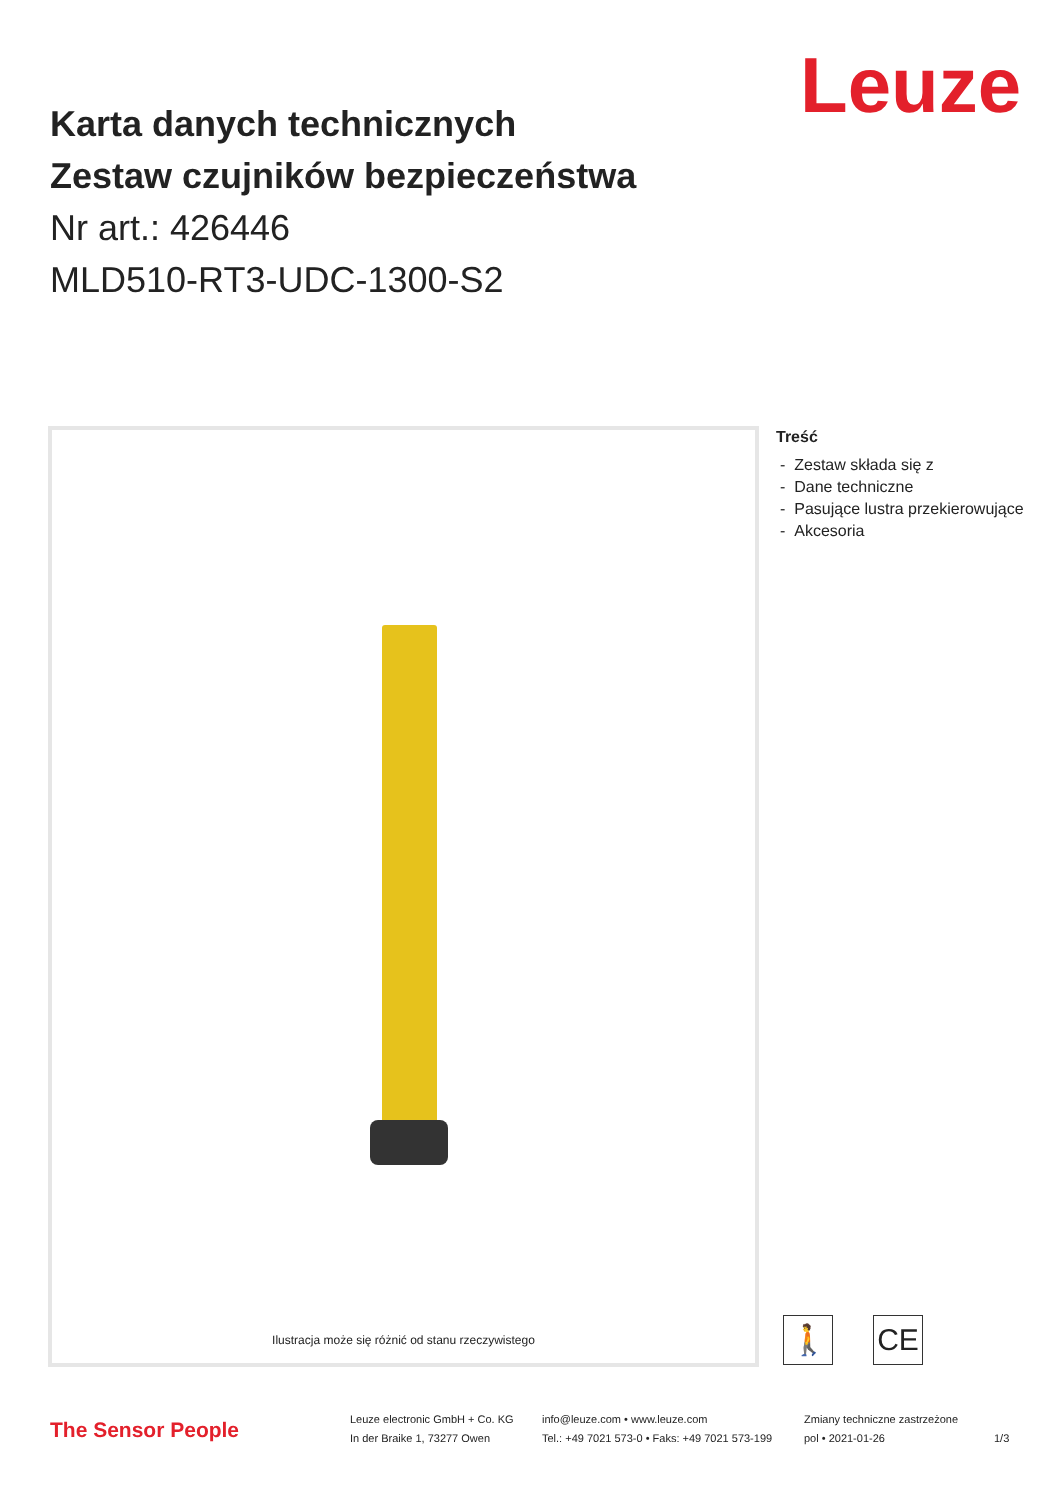Leuze
Karta danych technicznych
Zestaw czujników bezpieczeństwa
Nr art.: 426446
MLD510-RT3-UDC-1300-S2
Ilustracja może się różnić od stanu rzeczywistego
Treść
- Zestaw składa się z
- Dane techniczne
- Pasujące lustra przekierowujące
- Akcesoria
🚶 CE
The Sensor People
Leuze electronic GmbH + Co. KG
In der Braike 1, 73277 Owen
info@leuze.com • www.leuze.com
Tel.: +49 7021 573-0 • Faks: +49 7021 573-199
Zmiany techniczne zastrzeżone
pol • 2021-01-26
1/3